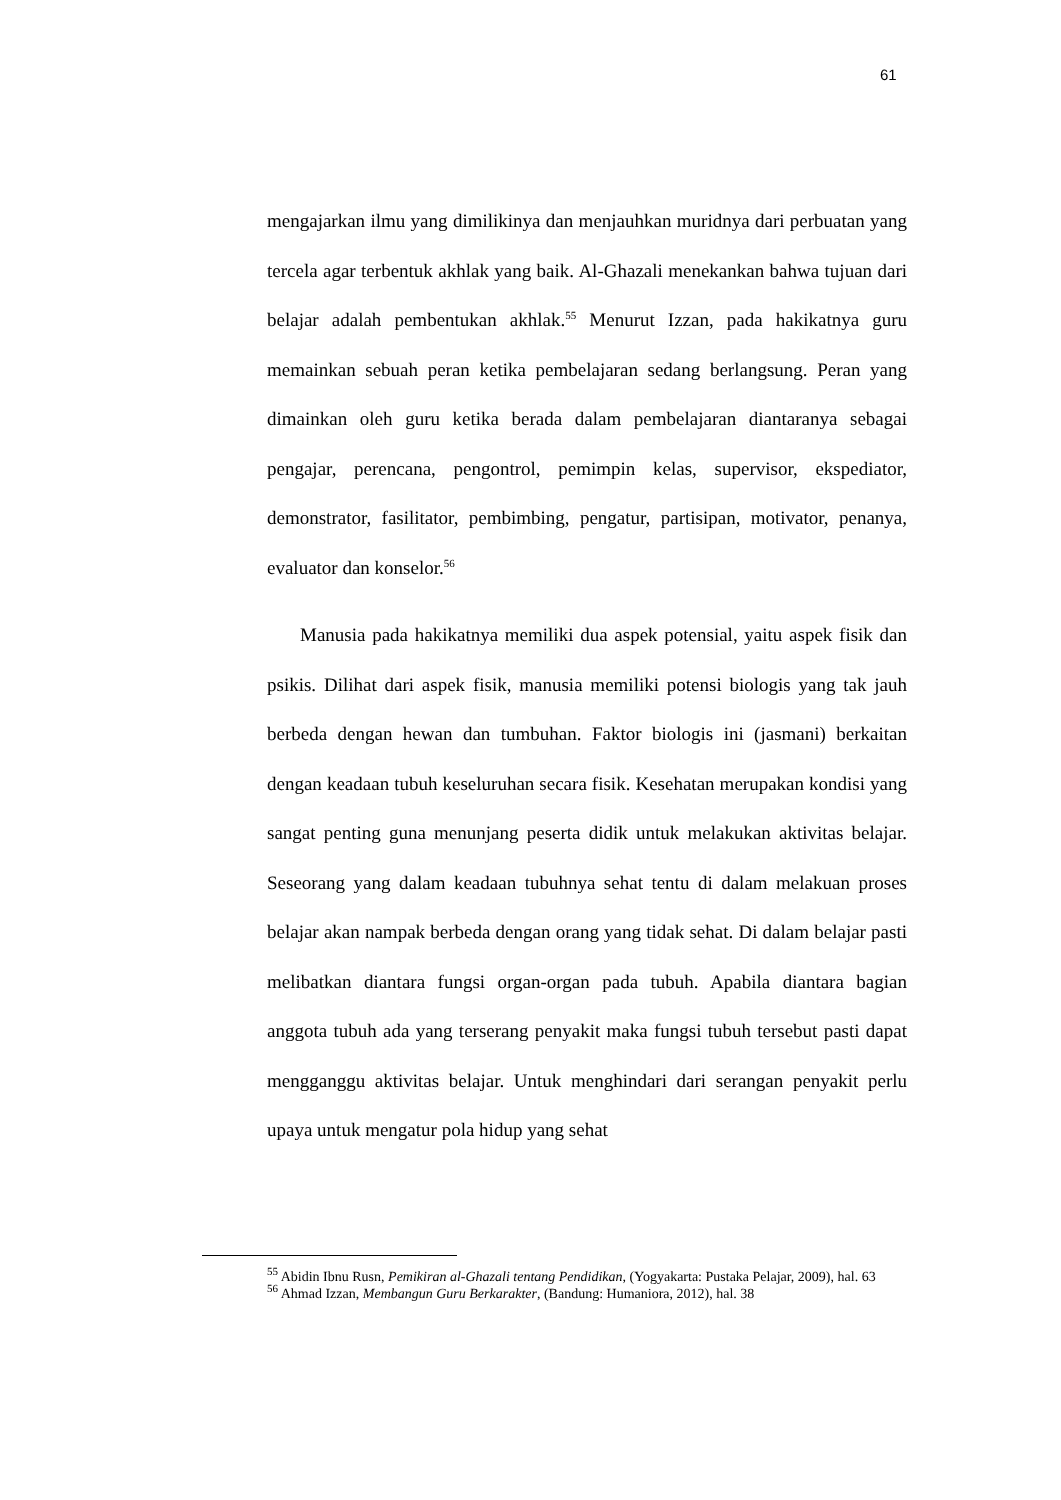61
mengajarkan ilmu yang dimilikinya dan menjauhkan muridnya dari perbuatan yang tercela agar terbentuk akhlak yang baik. Al-Ghazali menekankan bahwa tujuan dari belajar adalah pembentukan akhlak.<sup>55</sup> Menurut Izzan, pada hakikatnya guru memainkan sebuah peran ketika pembelajaran sedang berlangsung. Peran yang dimainkan oleh guru ketika berada dalam pembelajaran diantaranya sebagai pengajar, perencana, pengontrol, pemimpin kelas, supervisor, ekspediator, demonstrator, fasilitator, pembimbing, pengatur, partisipan, motivator, penanya, evaluator dan konselor.<sup>56</sup>
Manusia pada hakikatnya memiliki dua aspek potensial, yaitu aspek fisik dan psikis. Dilihat dari aspek fisik, manusia memiliki potensi biologis yang tak jauh berbeda dengan hewan dan tumbuhan. Faktor biologis ini (jasmani) berkaitan dengan keadaan tubuh keseluruhan secara fisik. Kesehatan merupakan kondisi yang sangat penting guna menunjang peserta didik untuk melakukan aktivitas belajar. Seseorang yang dalam keadaan tubuhnya sehat tentu di dalam melakuan proses belajar akan nampak berbeda dengan orang yang tidak sehat. Di dalam belajar pasti melibatkan diantara fungsi organ-organ pada tubuh. Apabila diantara bagian anggota tubuh ada yang terserang penyakit maka fungsi tubuh tersebut pasti dapat mengganggu aktivitas belajar. Untuk menghindari dari serangan penyakit perlu upaya untuk mengatur pola hidup yang sehat
<sup>55</sup> Abidin Ibnu Rusn, Pemikiran al-Ghazali tentang Pendidikan, (Yogyakarta: Pustaka Pelajar, 2009), hal. 63
<sup>56</sup> Ahmad Izzan, Membangun Guru Berkarakter, (Bandung: Humaniora, 2012), hal. 38